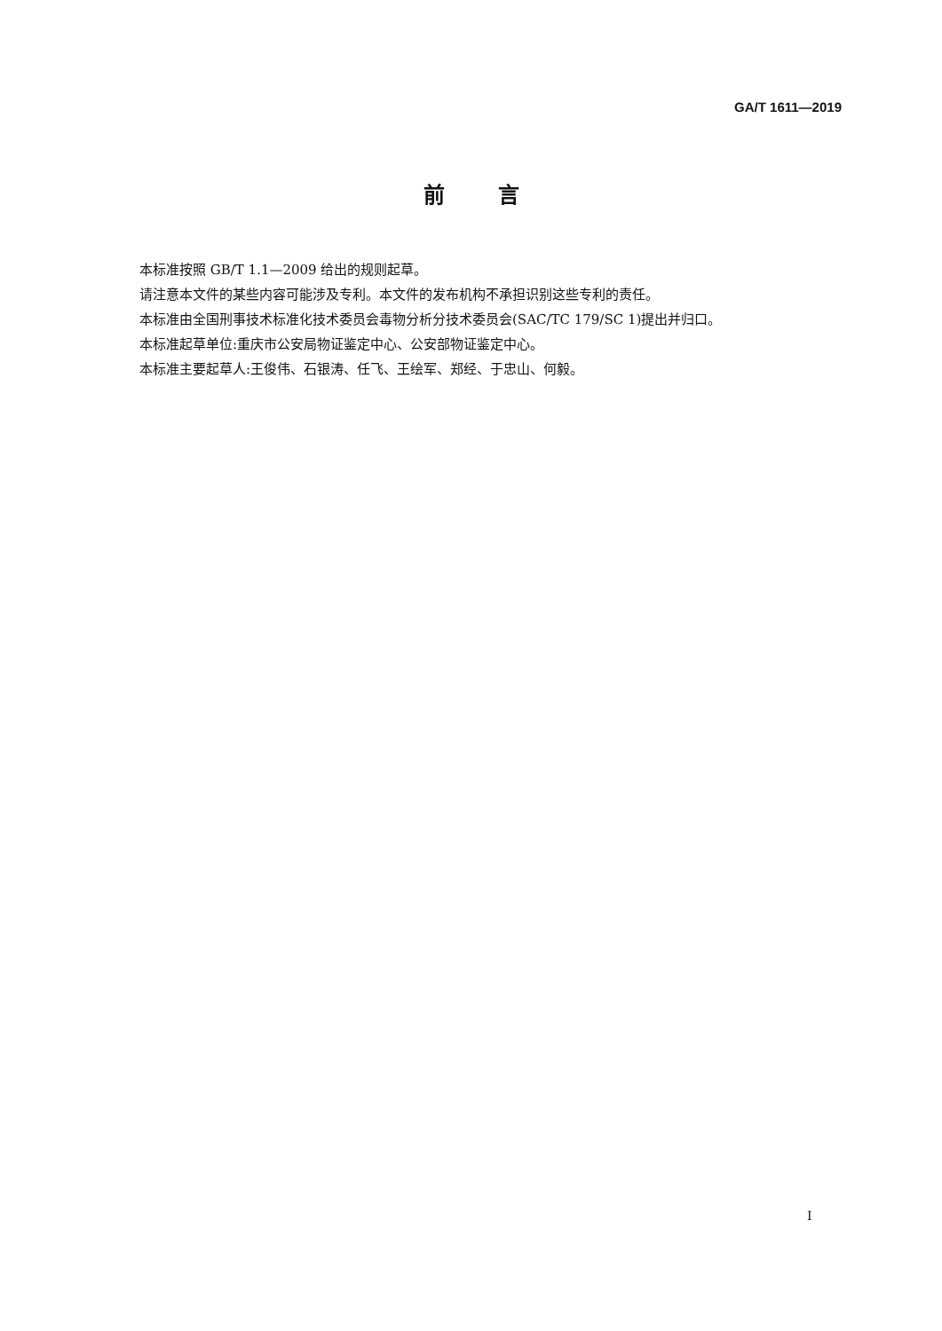GA/T 1611—2019
前言
本标准按照 GB/T 1.1—2009 给出的规则起草。
请注意本文件的某些内容可能涉及专利。本文件的发布机构不承担识别这些专利的责任。
本标准由全国刑事技术标准化技术委员会毒物分析分技术委员会(SAC/TC 179/SC 1)提出并归口。
本标准起草单位:重庆市公安局物证鉴定中心、公安部物证鉴定中心。
本标准主要起草人:王俊伟、石银涛、任飞、王绘军、郑经、于忠山、何毅。
I